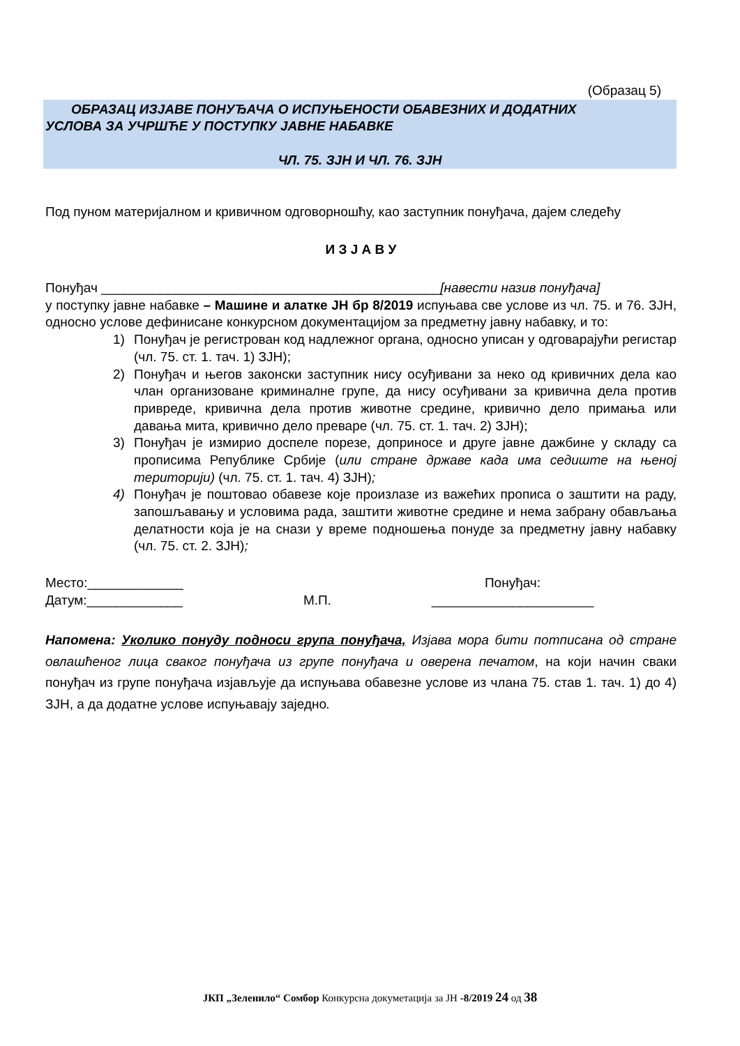(Образац 5)
ОБРАЗАЦ ИЗЈАВЕ ПОНУЂАЧА О ИСПУЊЕНОСТИ ОБАВЕЗНИХ И ДОДАТНИХ
УСЛОВА ЗА УЧРШЋЕ У ПОСТУПКУ ЈАВНЕ НАБАВКЕ
ЧЛ. 75. ЗЈН И ЧЛ. 76. ЗЈН
Под пуном материјалном и кривичном одговорношћу, као заступник понуђача, дајем следећу
И З Ј А В У
Понуђач ______________________________________________[навести назив понуђача]
у поступку јавне набавке – Машине и алатке ЈН бр 8/2019 испуњава све услове из чл. 75. и 76. ЗЈН, односно услове дефинисане конкурсном документацијом за предметну јавну набавку, и то:
1) Понуђач је регистрован код надлежног органа, односно уписан у одговарајући регистар (чл. 75. ст. 1. тач. 1) ЗЈН);
2) Понуђач и његов законски заступник нису осуђивани за неко од кривичних дела као члан организоване криминалне групе, да нису осуђивани за кривична дела против привреде, кривична дела против животне средине, кривично дело примања или давања мита, кривично дело преваре (чл. 75. ст. 1. тач. 2) ЗЈН);
3) Понуђач је измирио доспеле порезе, доприносе и друге јавне дажбине у складу са прописима Републике Србије (или стране државе када има седиште на њеној територији) (чл. 75. ст. 1. тач. 4) ЗЈН);
4) Понуђач је поштовао обавезе које произлазе из важећих прописа о заштити на раду, запошљавању и условима рада, заштити животне средине и нема забрану обављања делатности која је на снази у време подношења понуде за предметну јавну набавку (чл. 75. ст. 2. ЗЈН);
Место:_____________
Датум:_____________
М.П. Понуђач:
______________________
Напомена: Уколико понуду подноси група понуђача, Изјава мора бити потписана од стране овлашћеног лица сваког понуђача из групе понуђача и оверена печатом, на који начин сваки понуђач из групе понуђача изјављује да испуњава обавезне услове из члана 75. став 1. тач. 1) до 4) ЗЈН, а да додатне услове испуњавају заједно.
ЈКП „Зеленило“ Сомбор Конкурсна докуметација за ЈН -8/2019 24 од 38